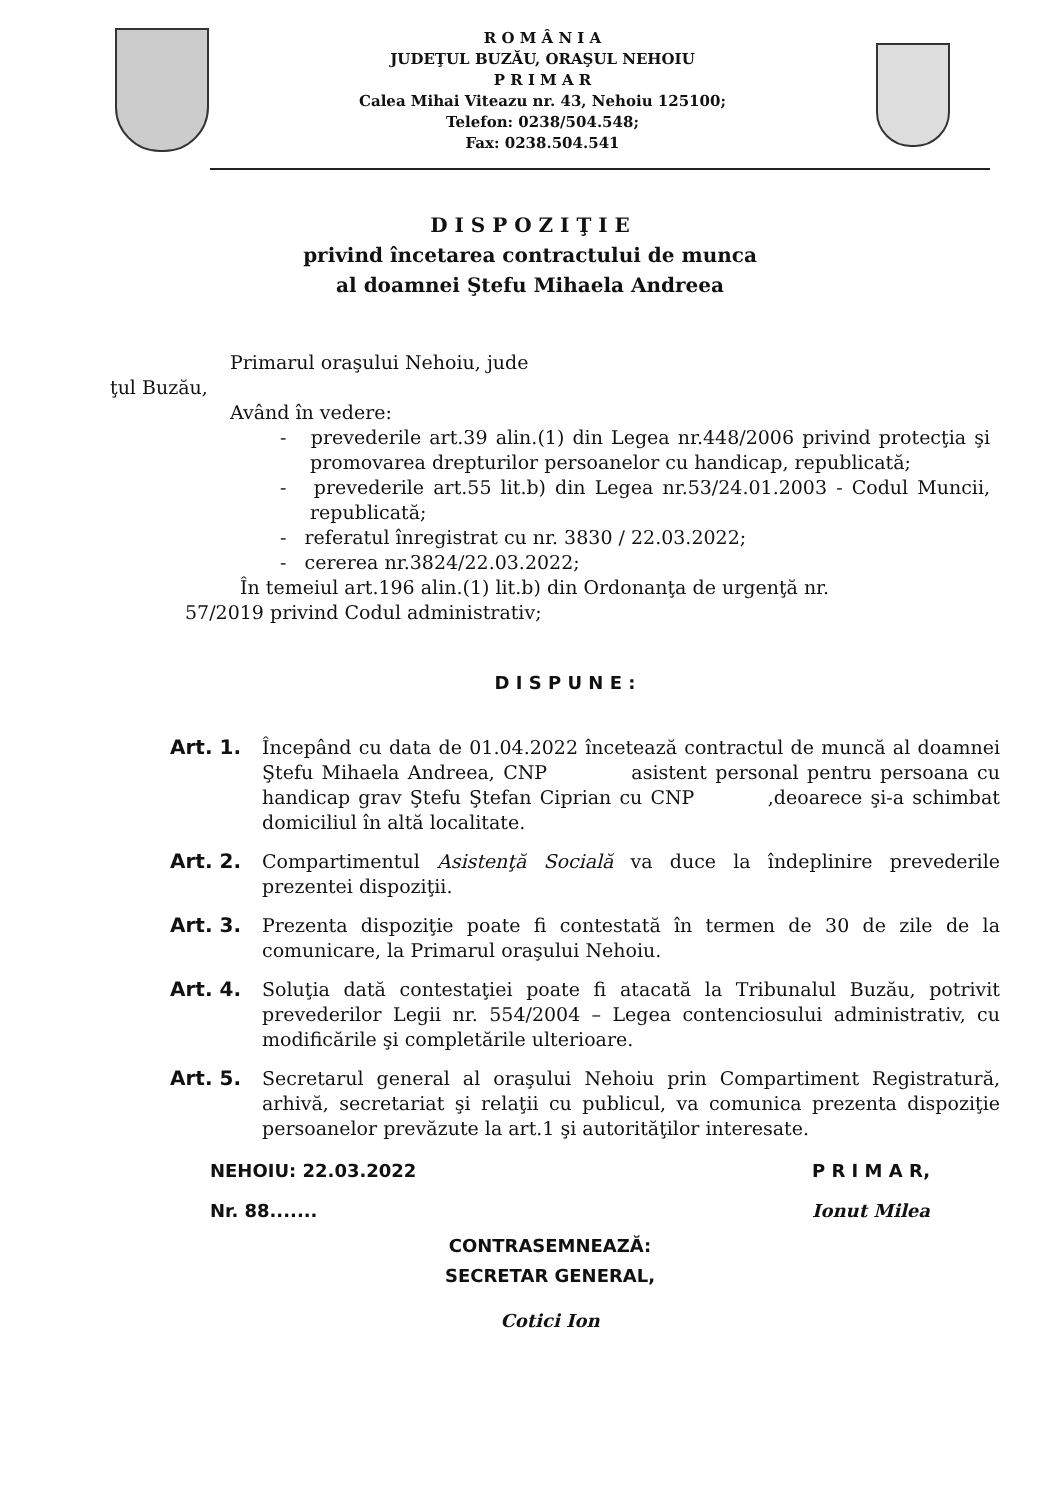R O M Â N I A
JUDEŢUL BUZĂU, ORAŞUL NEHOIU
P R I M A R
Calea Mihai Viteazu nr. 43, Nehoiu 125100;
Telefon: 0238/504.548;
Fax: 0238.504.541
D I S P O Z I Ţ I E
privind încetarea contractului de munca
al doamnei Ştefu Mihaela Andreea
Primarul oraşului Nehoiu, jude
ţul Buzău,
Având în vedere:
- prevederile art.39 alin.(1) din Legea nr.448/2006 privind protecţia şi promovarea drepturilor persoanelor cu handicap, republicată;
- prevederile art.55 lit.b) din Legea nr.53/24.01.2003 - Codul Muncii, republicată;
- referatul înregistrat cu nr. 3830 / 22.03.2022;
- cererea nr.3824/22.03.2022;
În temeiul art.196 alin.(1) lit.b) din Ordonanţa de urgenţă nr.
57/2019 privind Codul administrativ;
D I S P U N E :
Art. 1. Începând cu data de 01.04.2022 încetează contractul de muncă al doamnei Ştefu Mihaela Andreea, CNP asistent personal pentru persoana cu handicap grav Ştefu Ştefan Ciprian cu CNP ,deoarece şi-a schimbat domiciliul în altă localitate.
Art. 2. Compartimentul Asistenţă Socială va duce la îndeplinire prevederile prezentei dispoziţii.
Art. 3. Prezenta dispoziţie poate fi contestată în termen de 30 de zile de la comunicare, la Primarul oraşului Nehoiu.
Art. 4. Soluţia dată contestaţiei poate fi atacată la Tribunalul Buzău, potrivit prevederilor Legii nr. 554/2004 – Legea contenciosului administrativ, cu modificările şi completările ulterioare.
Art. 5. Secretarul general al oraşului Nehoiu prin Compartiment Registratură, arhivă, secretariat şi relaţii cu publicul, va comunica prezenta dispoziţie persoanelor prevăzute la art.1 şi autorităţilor interesate.
NEHOIU: 22.03.2022
Nr. 88.......
P R I M A R,
Ionut Milea
CONTRASEMNEAZĂ:
SECRETAR GENERAL,
Cotici Ion